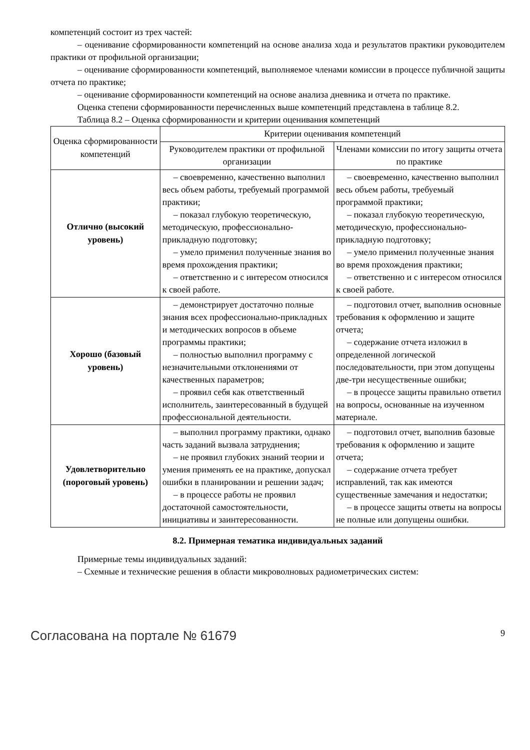компетенций состоит из трех частей:
– оценивание сформированности компетенций на основе анализа хода и результатов практики руководителем практики от профильной организации;
– оценивание сформированности компетенций, выполняемое членами комиссии в процессе публичной защиты отчета по практике;
– оценивание сформированности компетенций на основе анализа дневника и отчета по практике.
Оценка степени сформированности перечисленных выше компетенций представлена в таблице 8.2.
Таблица 8.2 – Оценка сформированности и критерии оценивания компетенций
| Оценка сформированности компетенций | Критерии оценивания компетенций | |
| --- | --- | --- |
| | Руководителем практики от профильной организации | Членами комиссии по итогу защиты отчета по практике |
| Отлично (высокий уровень) | – своевременно, качественно выполнил весь объем работы, требуемый программой практики; – показал глубокую теоретическую, методическую, профессионально-прикладную подготовку; – умело применил полученные знания во время прохождения практики; – ответственно и с интересом относился к своей работе. | – своевременно, качественно выполнил весь объем работы, требуемый программой практики; – показал глубокую теоретическую, методическую, профессионально-прикладную подготовку; – умело применил полученные знания во время прохождения практики; – ответственно и с интересом относился к своей работе. |
| Хорошо (базовый уровень) | – демонстрирует достаточно полные знания всех профессионально-прикладных и методических вопросов в объеме программы практики; – полностью выполнил программу с незначительными отклонениями от качественных параметров; – проявил себя как ответственный исполнитель, заинтересованный в будущей профессиональной деятельности. | – подготовил отчет, выполнив основные требования к оформлению и защите отчета; – содержание отчета изложил в определенной логической последовательности, при этом допущены две-три несущественные ошибки; – в процессе защиты правильно ответил на вопросы, основанные на изученном материале. |
| Удовлетворительно (пороговый уровень) | – выполнил программу практики, однако часть заданий вызвала затруднения; – не проявил глубоких знаний теории и умения применять ее на практике, допускал ошибки в планировании и решении задач; – в процессе работы не проявил достаточной самостоятельности, инициативы и заинтересованности. | – подготовил отчет, выполнив базовые требования к оформлению и защите отчета; – содержание отчета требует исправлений, так как имеются существенные замечания и недостатки; – в процессе защиты ответы на вопросы не полные или допущены ошибки. |
8.2. Примерная тематика индивидуальных заданий
Примерные темы индивидуальных заданий:
– Схемные и технические решения в области микроволновых радиометрических систем:
Согласована на портале № 61679 9